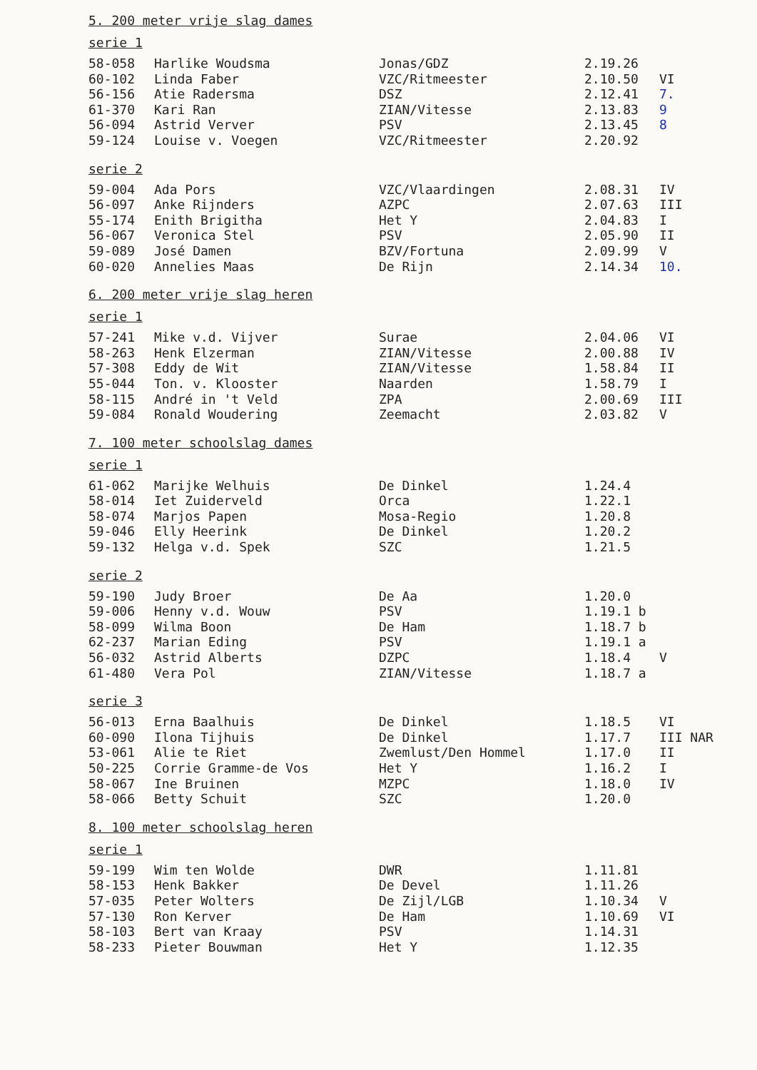5. 200 meter vrije slag dames
serie 1
| 58-058 | Harlike Woudsma | Jonas/GDZ | 2.19.26 | |
| 60-102 | Linda Faber | VZC/Ritmeester | 2.10.50 | VI |
| 56-156 | Atie Radersma | DSZ | 2.12.41 | 7. |
| 61-370 | Kari Ran | ZIAN/Vitesse | 2.13.83 | 9 |
| 56-094 | Astrid Verver | PSV | 2.13.45 | 8 |
| 59-124 | Louise v. Voegen | VZC/Ritmeester | 2.20.92 | |
serie 2
| 59-004 | Ada Pors | VZC/Vlaardingen | 2.08.31 | IV |
| 56-097 | Anke Rijnders | AZPC | 2.07.63 | III |
| 55-174 | Enith Brigitha | Het Y | 2.04.83 | I |
| 56-067 | Veronica Stel | PSV | 2.05.90 | II |
| 59-089 | José Damen | BZV/Fortuna | 2.09.99 | V |
| 60-020 | Annelies Maas | De Rijn | 2.14.34 | 10. |
6. 200 meter vrije slag heren
serie 1
| 57-241 | Mike v.d. Vijver | Surae | 2.04.06 | VI |
| 58-263 | Henk Elzerman | ZIAN/Vitesse | 2.00.88 | IV |
| 57-308 | Eddy de Wit | ZIAN/Vitesse | 1.58.84 | II |
| 55-044 | Ton. v. Klooster | Naarden | 1.58.79 | I |
| 58-115 | André in 't Veld | ZPA | 2.00.69 | III |
| 59-084 | Ronald Woudering | Zeemacht | 2.03.82 | V |
7. 100 meter schoolslag dames
serie 1
| 61-062 | Marijke Welhuis | De Dinkel | 1.24.4 | |
| 58-014 | Iet Zuiderveld | Orca | 1.22.1 | |
| 58-074 | Marjos Papen | Mosa-Regio | 1.20.8 | |
| 59-046 | Elly Heerink | De Dinkel | 1.20.2 | |
| 59-132 | Helga v.d. Spek | SZC | 1.21.5 | |
serie 2
| 59-190 | Judy Broer | De Aa | 1.20.0 | |
| 59-006 | Henny v.d. Wouw | PSV | 1.19.1 b | |
| 58-099 | Wilma Boon | De Ham | 1.18.7 b | |
| 62-237 | Marian Eding | PSV | 1.19.1 a | |
| 56-032 | Astrid Alberts | DZPC | 1.18.4 | V |
| 61-480 | Vera Pol | ZIAN/Vitesse | 1.18.7 a | |
serie 3
| 56-013 | Erna Baalhuis | De Dinkel | 1.18.5 | VI |
| 60-090 | Ilona Tijhuis | De Dinkel | 1.17.7 | III NAR |
| 53-061 | Alie te Riet | Zwemlust/Den Hommel | 1.17.0 | II |
| 50-225 | Corrie Gramme-de Vos | Het Y | 1.16.2 | I |
| 58-067 | Ine Bruinen | MZPC | 1.18.0 | IV |
| 58-066 | Betty Schuit | SZC | 1.20.0 | |
8. 100 meter schoolslag heren
serie 1
| 59-199 | Wim ten Wolde | DWR | 1.11.81 | |
| 58-153 | Henk Bakker | De Devel | 1.11.26 | |
| 57-035 | Peter Wolters | De Zijl/LGB | 1.10.34 | V |
| 57-130 | Ron Kerver | De Ham | 1.10.69 | VI |
| 58-103 | Bert van Kraay | PSV | 1.14.31 | |
| 58-233 | Pieter Bouwman | Het Y | 1.12.35 | |